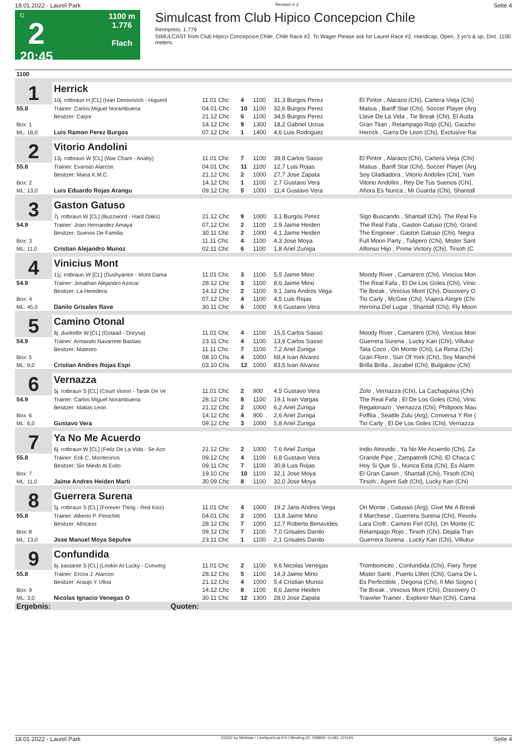18.01.2022 - Laurel Park Rennen # 2 Seite 4
G
2
20:45
1100 m
1.776
Flach
Simulcast from Club Hipico Concepcion Chile
Rennpreis: 1.776
SIMULCAST from Club Hipico Concepcion Chile, Chile Race #2. To Wager Please ask for Laurel Race #2. Handicap, Open, 3 yo's & up, Dist. 1100 meters.
| 1100 | | | | | | |
| 1 | Herrick | | | | | |
| | 10j. rotbraun H [CL] (Ivan Denisovich - Higueril | 11.01 Chc | 4 | 1100 | 31,3 Burgos Perez | El Pintor , Alaraco (Chi), Cartera Vieja (Chi) |
| 55.8 | Trainer: Carlos Miguel Norambuena | 04.01 Chc | 10 | 1100 | 32,6 Burgos Perez | Matius , Banff Star (Chi), Soccer Player (Arg |
| | Besitzer: Carjor | 21.12 Chc | 6 | 1100 | 34,5 Burgos Perez | Llave De La Vida , Tie Break (Chi), El Auda |
| Box: 1 | | 14.12 Chc | 9 | 1300 | 18,2 Gabriel Urzua | Gran Titan , Relampago Rojo (Chi), Gaucho |
| ML: 16,0 | Luis Ramon Perez Burgos | 07.12 Chc | 1 | 1400 | 4,6 Luis Rodriguez | Herrick , Garra De Leon (Chi), Exclusive Rai |
| 2 | Vitorio Andolini | | | | | |
| | 13j. rotbraun W [CL] (War Chant - Anaby) | 11.01 Chc | 7 | 1100 | 39,8 Carlos Sasso | El Pintor , Alaraco (Chi), Cartera Vieja (Chi) |
| 55.8 | Trainer: Evaristo Alarcon | 04.01 Chc | 11 | 1100 | 12,7 Luis Rojas | Matius , Banff Star (Chi), Soccer Player (Arg |
| | Besitzer: Maria K.M.C. | 21.12 Chc | 2 | 1000 | 27,7 Jose Zapata | Soy Gladiadora , Vitorio Andolini (Chi), Yam |
| Box: 2 | | 14.12 Chc | 1 | 1100 | 2,7 Gustavo Vera | Vitorio Andolini , Rey De Tus Suenos (Chi), |
| ML: 13,0 | Luis Eduardo Rojas Arangu | 09.12 Chc | 5 | 1000 | 11,4 Gustavo Vera | Ahora Es Nunca , Mi Guarda (Chi), Shantall |
| 3 | Gaston Gatuso | | | | | |
| | 7j. rotbraun W [CL] (Buzzword - Hard Oaks) | 21.12 Chc | 9 | 1000 | 3,1 Burgos Perez | Sigo Buscando , Shantall (Chi), The Real Fa |
| 54.9 | Trainer: Joan Hernandez Amaya | 07.12 Chc | 2 | 1100 | 2,9 Jaime Heiden | The Real Fafa , Gaston Gatuso (Chi), Grand |
| | Besitzer: Suenos De Familia | 30.11 Chc | 2 | 1000 | 4,1 Jaime Heiden | The Engineer , Gaston Gatuso (Chi), Negra |
| Box: 3 | | 11.11 Chc | 4 | 1100 | 4,3 Jose Moya | Full Moon Party , Tulipero (Chi), Mister Sant |
| ML: 11,0 | Cristian Alejandro Munoz | 02.11 Chc | 6 | 1100 | 1,8 Ariel Zuniga | Alfonso Hijo , Prime Victory (Chi), Tirsoh (C |
| 4 | Vinicius Mont | | | | | |
| | 11j. rotbraun W [CL] (Dushyantor - Mont Dama | 11.01 Chc | 3 | 1100 | 5,5 Jaime Mino | Moody River , Camarero (Chi), Vinicius Mon |
| 54.9 | Trainer: Jonathan Alejandro Azocar | 28.12 Chc | 3 | 1100 | 8,6 Jaime Mino | The Real Fafa , El De Los Goles (Chi), Vinic |
| | Besitzer: La Heredera | 14.12 Chc | 2 | 1100 | 9,1 Jans Andres Vega | Tie Break , Vinicius Mont (Chi), Discovery O |
| Box: 4 | | 07.12 Chc | 4 | 1100 | 4,5 Luis Rojas | Tio Carly , McGee (Chi), Viajera Alegre (Chi |
| ML: 45,0 | Danilo Grisales Rave | 30.11 Chc | 6 | 1000 | 9,6 Gustavo Vera | Heroina Del Lugar , Shantall (Chi), Fly Moon |
| 5 | Camino Otonal | | | | | |
| | 6j. dunkelbr W [CL] (Gstaad - Dorysa) | 11.01 Chc | 4 | 1100 | 15,5 Carlos Sasso | Moody River , Camarero (Chi), Vinicius Mon |
| 54.9 | Trainer: Armando Navarrete Bastias | 23.11 Chc | 4 | 1100 | 13,9 Carlos Sasso | Guerrera Surena , Lucky Kan (Chi), Villukur |
| | Besitzer: Mateoro | 11.11 Chc | 7 | 1100 | 7,2 Ariel Zuniga | Tata Coco , On Monte (Chi), La Rena (Chi) |
| Box: 5 | | 08.10 Chs | 4 | 1000 | 68,4 Ivan Alvarez | Gran Floro , Sun Of York (Chi), Soy Manchit |
| ML: 9,0 | Cristian Andres Rojas Espi | 03.10 Chs | 12 | 1000 | 83,5 Ivan Alvarez | Brilla Brilla , Jezabel (Chi), Bulgakov (Chi) |
| 6 | Vernazza | | | | | |
| | 5j. rotbraun S [CL] (Court Vision - Tarde De Ve | 11.01 Chc | 2 | 900 | 4,5 Gustavo Vera | Zolo , Vernazza (Chi), La Cachaguina (Chi) |
| 54.9 | Trainer: Carlos Miguel Norambuena | 28.12 Chc | 8 | 1100 | 19,1 Ivan Vargas | The Real Fafa , El De Los Goles (Chi), Vinic |
| | Besitzer: Matias Leon | 21.12 Chc | 2 | 1000 | 6,2 Ariel Zuniga | Regalonazo , Vernazza (Chi), Philipoos Mau |
| Box: 6 | | 14.12 Chc | 4 | 900 | 2,6 Ariel Zuniga | Foffita , Seattle Zulu (Arg), Conversa Y Rie ( |
| ML: 6,0 | Gustavo Vera | 09.12 Chc | 3 | 1000 | 5,8 Ariel Zuniga | Tio Carly , El De Los Goles (Chi), Vernazza |
| 7 | Ya No Me Acuerdo | | | | | |
| | 6j. rotbraun W [CL] (Feliz De La Vida - Se Aco | 21.12 Chc | 2 | 1000 | 7,6 Ariel Zuniga | Indio Atrevido , Ya No Me Acuerdo (Chi), Za |
| 55.8 | Trainer: Erik C. Montecinos | 09.12 Chc | 4 | 1100 | 6,8 Gustavo Vera | Grande Pipe , Zampatrolli (Chi), El Chaca C |
| | Besitzer: Sin Miedo Al Exito | 09.11 Chc | 7 | 1100 | 30,8 Luis Rojas | Hoy Si Que Si , Nunca Esta (Chi), Es Alarm |
| Box: 7 | | 19.10 Chc | 10 | 1100 | 32,1 Jose Moya | El Gran Canon , Shantall (Chi), Tirsoh (Chi) |
| ML: 11,0 | Jaime Andres Heiden Marti | 30.09 Chc | 8 | 1100 | 32,0 Jose Moya | Tirsoh , Agent Salt (Chi), Lucky Kan (Chi) |
| 8 | Guerrera Surena | | | | | |
| | 5j. rotbraun S [CL] (Forever Thing - Red Kiss) | 11.01 Chc | 4 | 1000 | 19,2 Jans Andres Vega | On Monte , Gatusso (Arg), Give Me A Break |
| 55.8 | Trainer: Alberto P. Pinochet | 04.01 Chc | 2 | 1000 | 13,8 Jaime Mino | Il Marchese , Guerrera Surena (Chi), Revolu |
| | Besitzer: Africano | 28.12 Chc | 7 | 1000 | 12,7 Roberto Benavides | Lara Croft , Camino Fiel (Chi), On Monte (C |
| Box: 8 | | 09.12 Chc | 7 | 1100 | 7,0 Grisales Danilo | Relampago Rojo , Tirsoh (Chi), Dejala Tran |
| ML: 13,0 | Jose Manuel Moya Sepulve | 23.11 Chc | 1 | 1100 | 2,1 Grisales Danilo | Guerrera Surena , Lucky Kan (Chi), Villukur |
| 9 | Confundida | | | | | |
| | 6j. kastanie S [CL] (Lookin At Lucky - Converg | 11.01 Chc | 2 | 1100 | 9,6 Nicolas Venegas | Trombomcito , Confundida (Chi), Fiery Torpe |
| 55.8 | Trainer: Ercira J. Alarcon | 28.12 Chc | 5 | 1100 | 14,3 Jaime Mino | Mister Santi , Puerto Llifen (Chi), Garra De L |
| | Besitzer: Araujo Y Ulloa | 21.12 Chc | 4 | 1000 | 5,4 Cristian Munoz | Es Perfectible , Degona (Chi), Il Mio Sogno ( |
| Box: 9 | | 14.12 Chc | 8 | 1100 | 8,6 Jaime Heiden | Tie Break , Vinicius Mont (Chi), Discovery O |
| ML: 3,0 | Nicolas Ignacio Venegas O | 30.11 Chc | 12 | 1300 | 28,0 Jose Zapata | Traveler Trainer , Explorer Man (Chi), Cama |
| Ergebnis: | Quoten: | | | | | |
18.01.2022 - Laurel Park ©2022 by Wettstar / LiveSports.at KG / Meeting ID: 258809 / ExtID: 221191 Seite 4